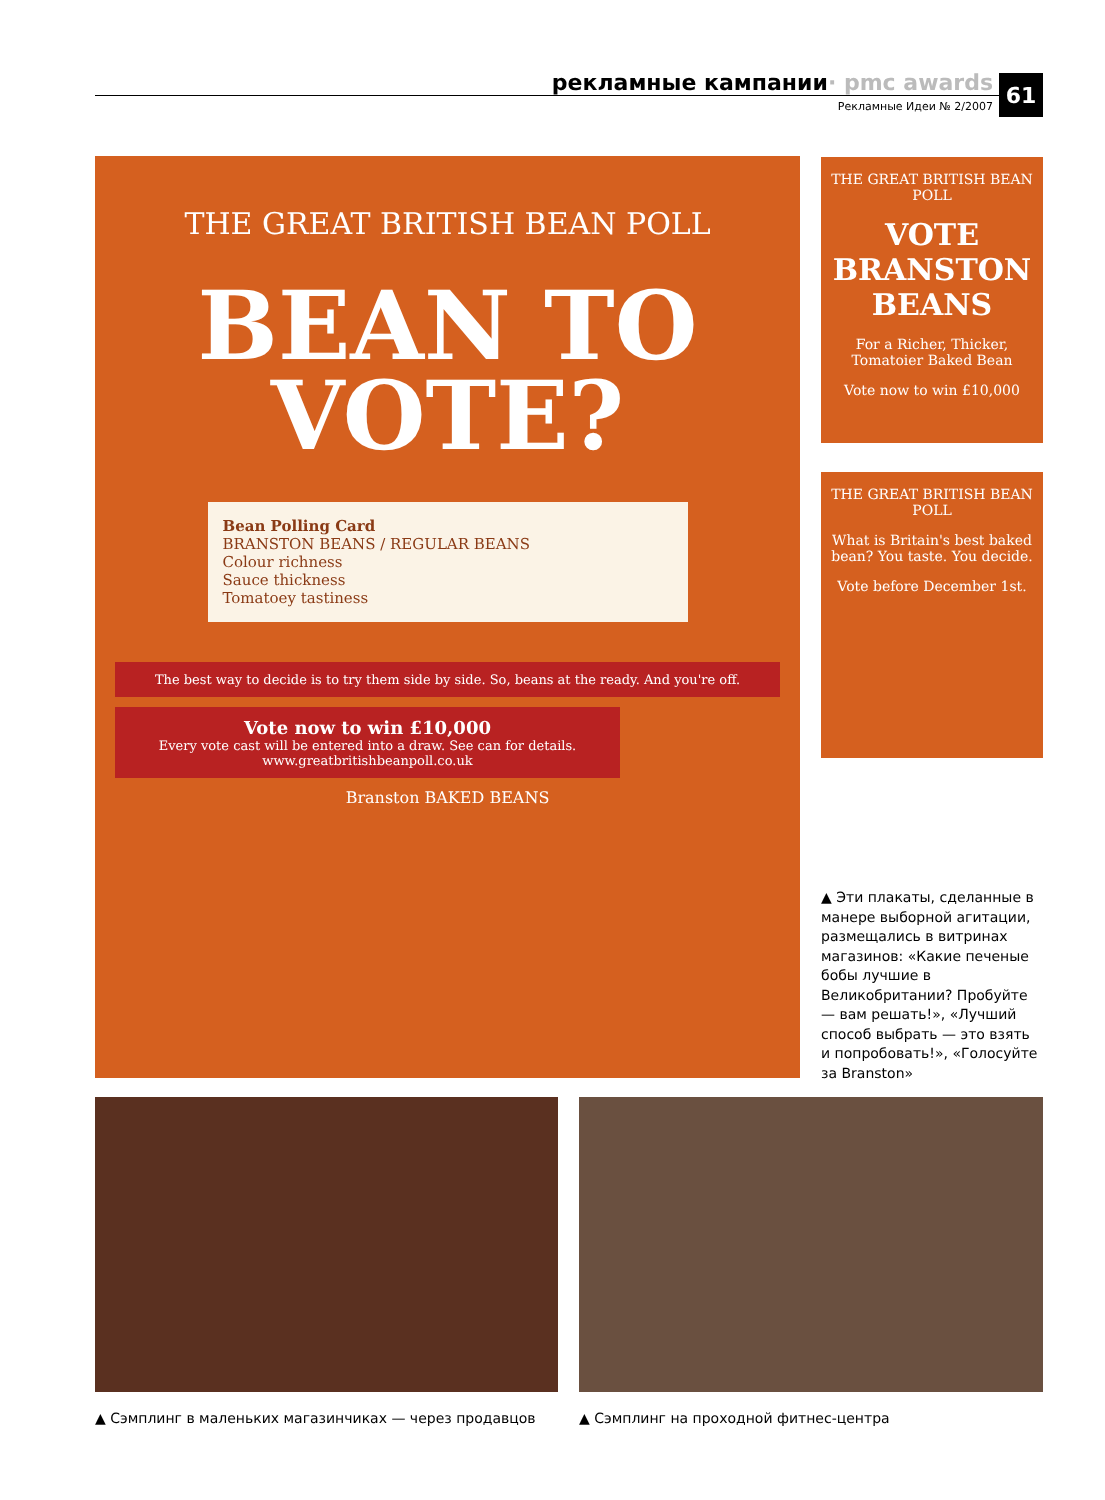рекламные кампании · pmc awards
Рекламные Идеи № 2/2007
61
THE GREAT BRITISH BEAN POLL
BEAN TO
VOTE?
Bean Polling Card
BRANSTON BEANS / REGULAR BEANS
Colour richness
Sauce thickness
Tomatoey tastiness
The best way to decide is to try them side by side. So, beans at the ready. And you're off.
Vote now to win £10,000
Every vote cast will be entered into a draw. See can for details.
www.greatbritishbeanpoll.co.uk
Branston BAKED BEANS
THE GREAT BRITISH BEAN POLL
VOTE BRANSTON BEANS
For a Richer, Thicker, Tomatoier Baked Bean
Vote now to win £10,000
THE GREAT BRITISH BEAN POLL
What is Britain's best baked bean? You taste. You decide.
Vote before December 1st.
▲ Эти плакаты, сделанные в манере выборной агитации, размещались в витринах магазинов: «Какие печеные бобы лучшие в Великобритании? Пробуйте — вам решать!», «Лучший способ выбрать — это взять и попробовать!», «Голосуйте за Branston»
▲ Сэмплинг в маленьких магазинчиках — через продавцов
▲ Сэмплинг на проходной фитнес-центра